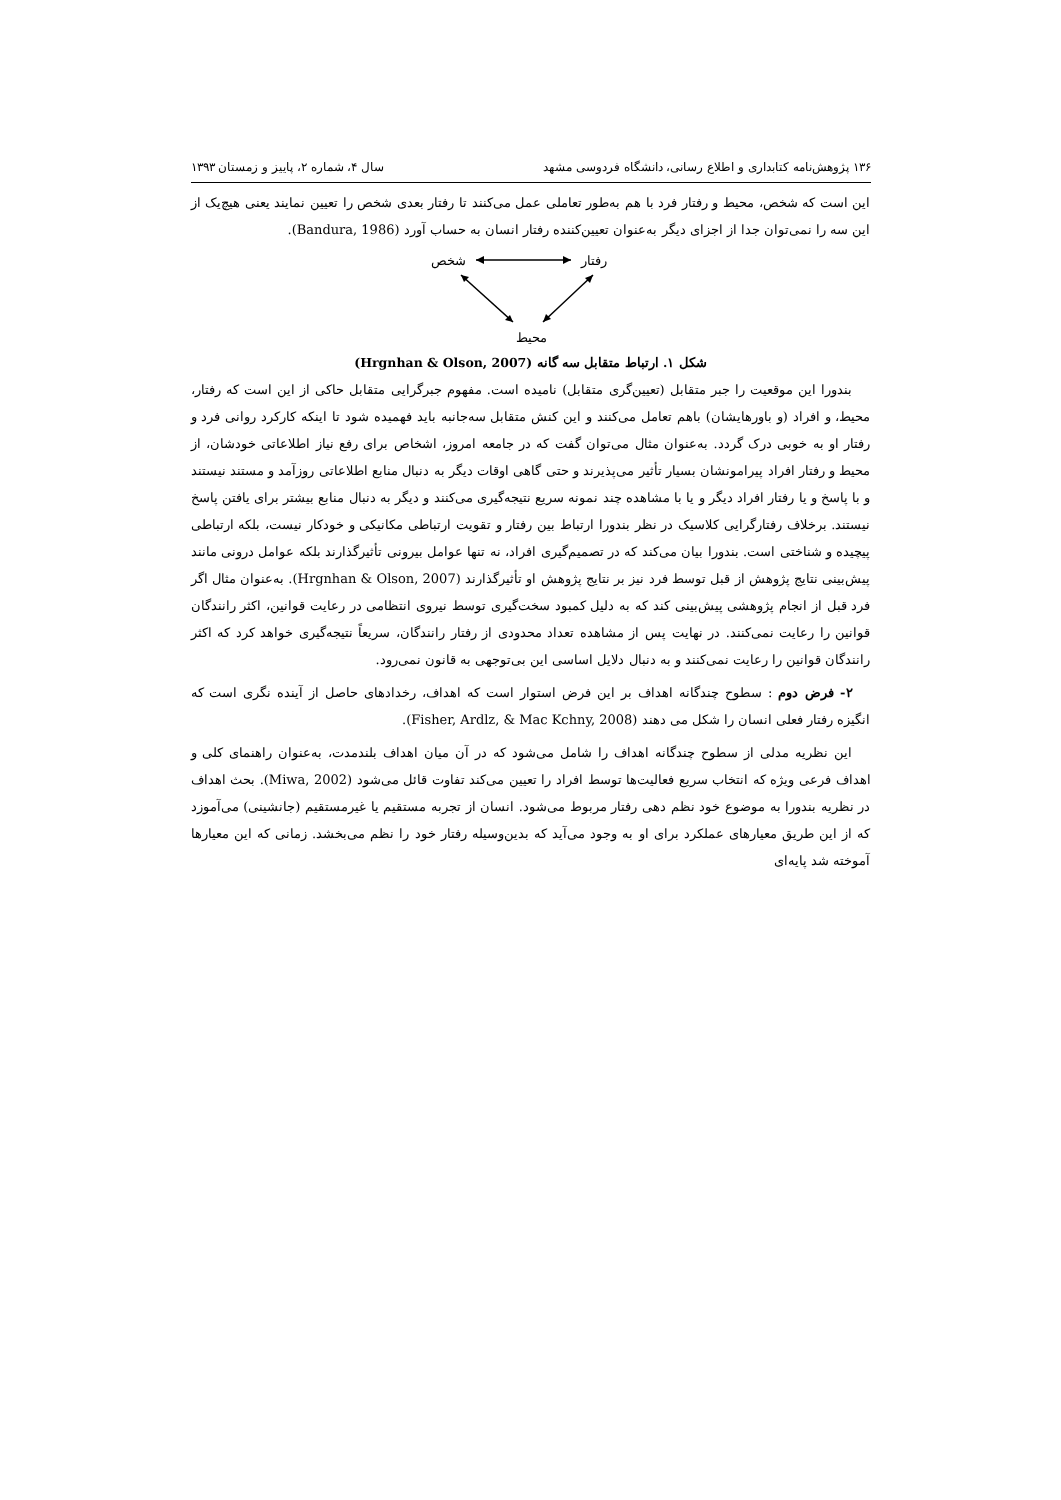۱۳۶ پژوهش‌نامه کتابداری و اطلاع رسانی، دانشگاه فردوسی مشهد سال ۴، شماره ۲، پاییز و زمستان ۱۳۹۳
این است که شخص، محیط و رفتار فرد با هم به‌طور تعاملی عمل می‌کنند تا رفتار بعدی شخص را تعیین نمایند یعنی هیچ‌یک از این سه را نمی‌توان جدا از اجزای دیگر به‌عنوان تعیین‌کننده رفتار انسان به حساب آورد (Bandura, 1986).
شخص
رفتار
محیط
شکل ۱. ارتباط متقابل سه گانه (Hrgnhan & Olson, 2007)
بندورا این موقعیت را جبر متقابل (تعیین‌گری متقابل) نامیده است. مفهوم جبرگرایی متقابل حاکی از این است که رفتار، محیط، و افراد (و باورهایشان) باهم تعامل می‌کنند و این کنش متقابل سه‌جانبه باید فهمیده شود تا اینکه کارکرد روانی فرد و رفتار او به خوبی درک گردد. به‌عنوان مثال می‌توان گفت که در جامعه امروز، اشخاص برای رفع نیاز اطلاعاتی خودشان، از محیط و رفتار افراد پیرامونشان بسیار تأثیر می‌پذیرند و حتی گاهی اوقات دیگر به دنبال منابع اطلاعاتی روزآمد و مستند نیستند و با پاسخ و یا رفتار افراد دیگر و یا با مشاهده چند نمونه سریع نتیجه‌گیری می‌کنند و دیگر به دنبال منابع بیشتر برای یافتن پاسخ نیستند. برخلاف رفتارگرایی کلاسیک در نظر بندورا ارتباط بین رفتار و تقویت ارتباطی مکانیکی و خودکار نیست، بلکه ارتباطی پیچیده و شناختی است. بندورا بیان می‌کند که در تصمیم‌گیری افراد، نه تنها عوامل بیرونی تأثیرگذارند بلکه عوامل درونی مانند پیش‌بینی نتایج پژوهش از قبل توسط فرد نیز بر نتایج پژوهش او تأثیرگذارند (Hrgnhan & Olson, 2007). به‌عنوان مثال اگر فرد قبل از انجام پژوهشی پیش‌بینی کند که به دلیل کمبود سخت‌گیری توسط نیروی انتظامی در رعایت قوانین، اکثر رانندگان قوانین را رعایت نمی‌کنند. در نهایت پس از مشاهده تعداد محدودی از رفتار رانندگان، سریعاً نتیجه‌گیری خواهد کرد که اکثر رانندگان قوانین را رعایت نمی‌کنند و به دنبال دلایل اساسی این بی‌توجهی به قانون نمی‌رود.
۲- فرض دوم : سطوح چندگانه اهداف بر این فرض استوار است که اهداف، رخدادهای حاصل از آینده نگری است که انگیزه رفتار فعلی انسان را شکل می دهند (Fisher, Ardlz, & Mac Kchny, 2008).
این نظریه مدلی از سطوح چندگانه اهداف را شامل می‌شود که در آن میان اهداف بلندمدت، به‌عنوان راهنمای کلی و اهداف فرعی ویژه که انتخاب سریع فعالیت‌ها توسط افراد را تعیین می‌کند تفاوت قائل می‌شود (Miwa, 2002). بحث اهداف در نظریه بندورا به موضوع خود نظم دهی رفتار مربوط می‌شود. انسان از تجربه مستقیم یا غیرمستقیم (جانشینی) می‌آموزد که از این طریق معیارهای عملکرد برای او به وجود می‌آید که بدین‌وسیله رفتار خود را نظم می‌بخشد. زمانی که این معیارها آموخته شد پایه‌ای